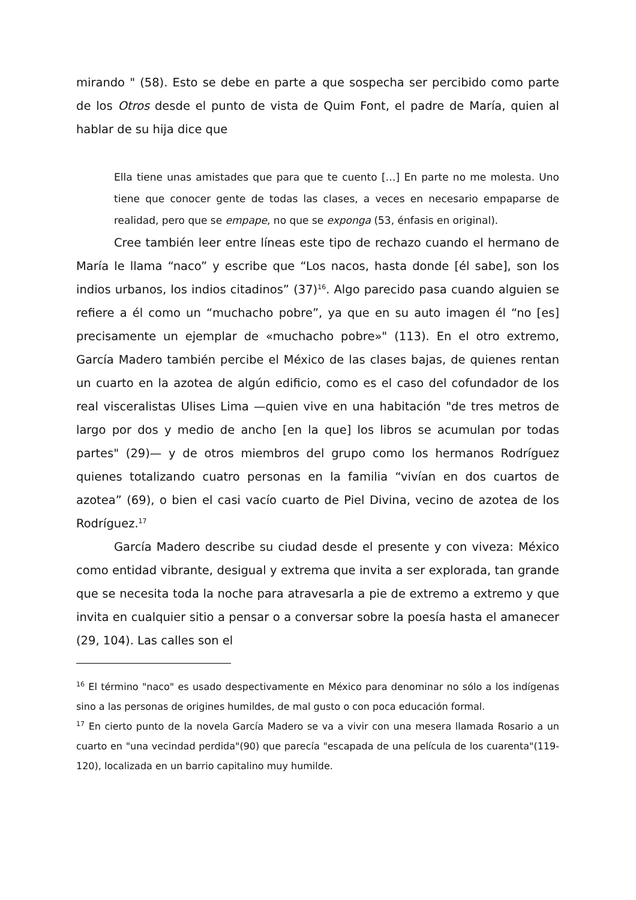mirando " (58). Esto se debe en parte a que sospecha ser percibido como parte de los Otros desde el punto de vista de Quim Font, el padre de María, quien al hablar de su hija dice que
Ella tiene unas amistades que para que te cuento […] En parte no me molesta. Uno tiene que conocer gente de todas las clases, a veces en necesario empaparse de realidad, pero que se empape, no que se exponga (53, énfasis en original).
Cree también leer entre líneas este tipo de rechazo cuando el hermano de María le llama “naco” y escribe que “Los nacos, hasta donde [él sabe], son los indios urbanos, los indios citadinos” (37)<sup>16</sup>. Algo parecido pasa cuando alguien se refiere a él como un “muchacho pobre”, ya que en su auto imagen él “no [es] precisamente un ejemplar de «muchacho pobre»" (113). En el otro extremo, García Madero también percibe el México de las clases bajas, de quienes rentan un cuarto en la azotea de algún edificio, como es el caso del cofundador de los real visceralistas Ulises Lima —quien vive en una habitación "de tres metros de largo por dos y medio de ancho [en la que] los libros se acumulan por todas partes" (29)— y de otros miembros del grupo como los hermanos Rodríguez quienes totalizando cuatro personas en la familia “vivían en dos cuartos de azotea” (69), o bien el casi vacío cuarto de Piel Divina, vecino de azotea de los Rodríguez.<sup>17</sup>
García Madero describe su ciudad desde el presente y con viveza: México como entidad vibrante, desigual y extrema que invita a ser explorada, tan grande que se necesita toda la noche para atravesarla a pie de extremo a extremo y que invita en cualquier sitio a pensar o a conversar sobre la poesía hasta el amanecer (29, 104). Las calles son el
<sup>16</sup> El término "naco" es usado despectivamente en México para denominar no sólo a los indígenas sino a las personas de origines humildes, de mal gusto o con poca educación formal.
<sup>17</sup> En cierto punto de la novela García Madero se va a vivir con una mesera llamada Rosario a un cuarto en "una vecindad perdida"(90) que parecía "escapada de una película de los cuarenta"(119-120), localizada en un barrio capitalino muy humilde.